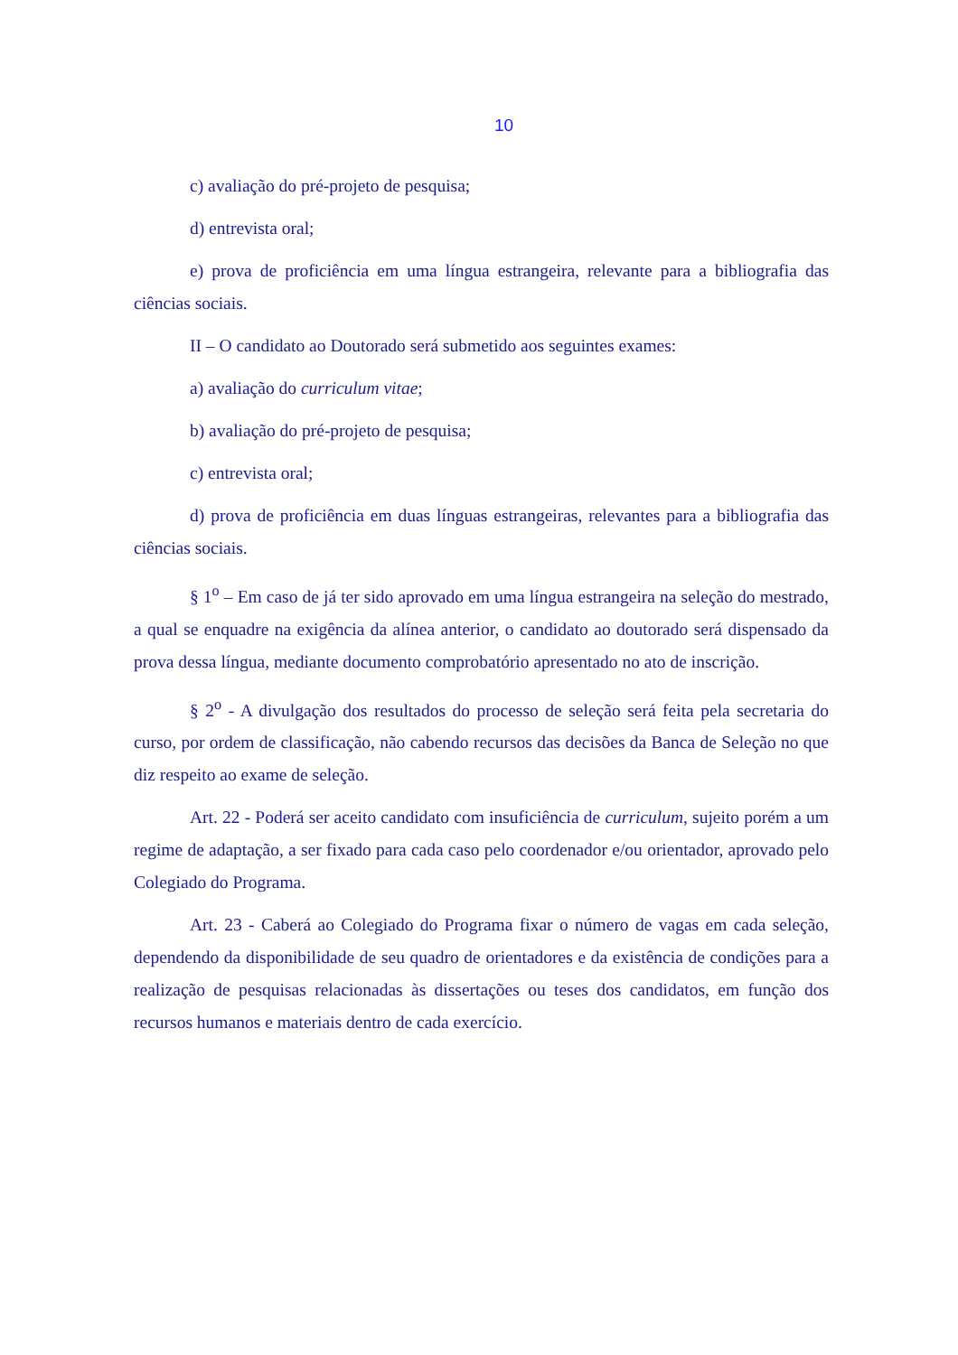10
c) avaliação do pré-projeto de pesquisa;
d) entrevista oral;
e) prova de proficiência em uma língua estrangeira, relevante para a bibliografia das ciências sociais.
II – O candidato ao Doutorado será submetido aos seguintes exames:
a) avaliação do curriculum vitae;
b) avaliação do pré-projeto de pesquisa;
c) entrevista oral;
d) prova de proficiência em duas línguas estrangeiras, relevantes para a bibliografia das ciências sociais.
§ 1<sup>o</sup> – Em caso de já ter sido aprovado em uma língua estrangeira na seleção do mestrado, a qual se enquadre na exigência da alínea anterior, o candidato ao doutorado será dispensado da prova dessa língua, mediante documento comprobatório apresentado no ato de inscrição.
§ 2<sup>o</sup> - A divulgação dos resultados do processo de seleção será feita pela secretaria do curso, por ordem de classificação, não cabendo recursos das decisões da Banca de Seleção no que diz respeito ao exame de seleção.
Art. 22 - Poderá ser aceito candidato com insuficiência de curriculum, sujeito porém a um regime de adaptação, a ser fixado para cada caso pelo coordenador e/ou orientador, aprovado pelo Colegiado do Programa.
Art. 23 - Caberá ao Colegiado do Programa fixar o número de vagas em cada seleção, dependendo da disponibilidade de seu quadro de orientadores e da existência de condições para a realização de pesquisas relacionadas às dissertações ou teses dos candidatos, em função dos recursos humanos e materiais dentro de cada exercício.